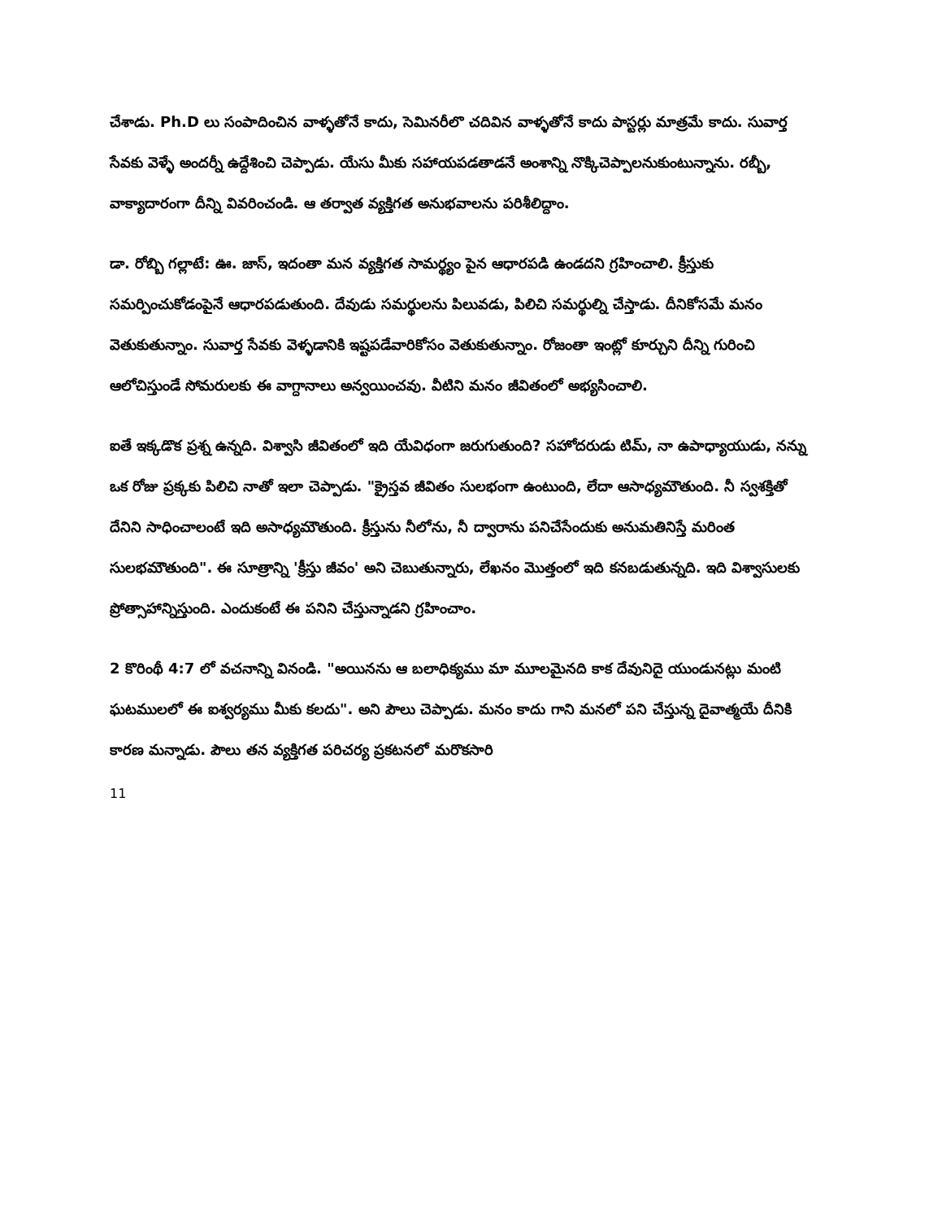చేశాడు. Ph.D లు సంపాదించిన వాళ్ళతోనే కాదు, సెమినరీలొ చదివిన వాళ్ళతోనే కాదు పాస్టర్లు మాత్రమే కాదు. సువార్త సేవకు వెళ్ళే అందర్నీ ఉద్దేశించి చెప్పాడు. యేసు మీకు సహాయపడతాడనే అంశాన్ని నొక్కిచెప్పాలనుకుంటున్నాను. రబ్బీ, వాక్యాదారంగా దీన్ని వివరించండి. ఆ తర్వాత వ్యక్తిగత అనుభవాలను పరిశీలిద్దాం.
డా. రోబ్బి గల్లాటే: ఊ. జాస్, ఇదంతా మన వ్యక్తిగత సామర్థ్యం పైన ఆధారపడి ఉండదని గ్రహించాలి. క్రీస్తుకు సమర్పించుకోడంపైనే ఆధారపడుతుంది. దేవుడు సమర్థులను పిలువడు, పిలిచి సమర్థుల్ని చేస్తాడు. దీనికోసమే మనం వెతుకుతున్నాం. సువార్త సేవకు వెళ్ళడానికి ఇష్టపడేవారికోసం వెతుకుతున్నాం. రోజంతా ఇంట్లో కూర్చుని దీన్ని గురించి ఆలోచిస్తుండే సోమరులకు ఈ వాగ్దానాలు అన్వయించవు. వీటిని మనం జీవితంలో అభ్యసించాలి.
ఐతే ఇక్కడొక ప్రశ్న ఉన్నది. విశ్వాసి జీవితంలో ఇది యేవిధంగా జరుగుతుంది? సహోదరుడు టిమ్, నా ఉపాధ్యాయుడు, నన్ను ఒక రోజు ప్రక్కకు పిలిచి నాతో ఇలా చెప్పాడు. "క్రైస్తవ జీవితం సులభంగా ఉంటుంది, లేదా ఆసాధ్యమౌతుంది. నీ స్వశక్తితో దేనిని సాధించాలంటే ఇది అసాధ్యమౌతుంది. క్రీస్తును నీలోను, నీ ద్వారాను పనిచేసేందుకు అనుమతినిస్తే మరింత సులభమౌతుంది". ఈ సూత్రాన్ని 'క్రీస్తు జీవం' అని చెబుతున్నారు, లేఖనం మొత్తంలో ఇది కనబడుతున్నది. ఇది విశ్వాసులకు ప్రోత్సాహాన్నిస్తుంది. ఎందుకంటే ఈ పనిని చేస్తున్నాడని గ్రహించాం.
2 కొరింథీ 4:7 లో వచనాన్ని వినండి. "అయినను ఆ బలాధిక్యము మా మూలమైనది కాక దేవునిదై యుండునట్లు మంటి ఘటములలో ఈ ఐశ్వర్యము మీకు కలదు". అని పౌలు చెప్పాడు. మనం కాదు గాని మనలో పని చేస్తున్న దైవాత్మయే దీనికి కారణ మన్నాడు. పౌలు తన వ్యక్తిగత పరిచర్య ప్రకటనలో మరొకసారి
11